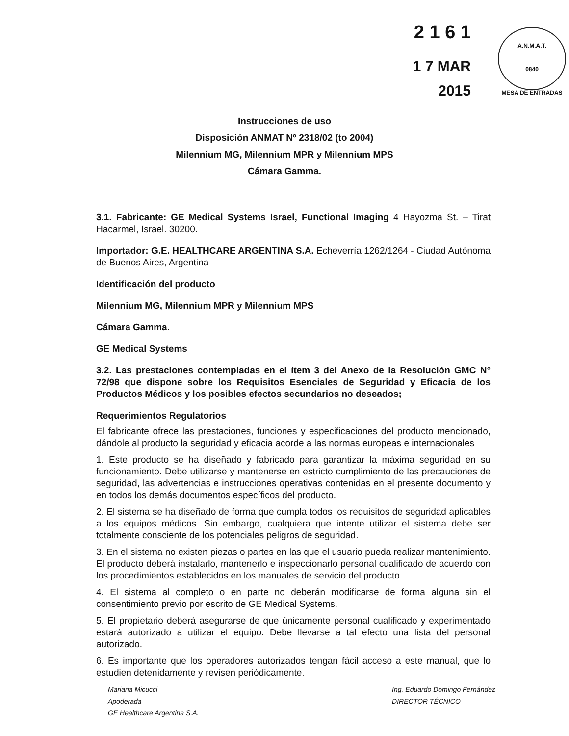A.N.M.A.T.
0840
MESA DE ENTRADAS
2 1 6 1
1 7 MAR 2015
Instrucciones de uso
Disposición ANMAT Nº 2318/02 (to 2004)
Milennium MG, Milennium MPR y Milennium MPS
Cámara Gamma.
3.1. Fabricante: GE Medical Systems Israel, Functional Imaging 4 Hayozma St. – Tirat Hacarmel, Israel. 30200.
Importador: G.E. HEALTHCARE ARGENTINA S.A. Echeverría 1262/1264 - Ciudad Autónoma de Buenos Aires, Argentina
Identificación del producto
Milennium MG, Milennium MPR y Milennium MPS
Cámara Gamma.
GE Medical Systems
3.2. Las prestaciones contempladas en el ítem 3 del Anexo de la Resolución GMC N° 72/98 que dispone sobre los Requisitos Esenciales de Seguridad y Eficacia de los Productos Médicos y los posibles efectos secundarios no deseados;
Requerimientos Regulatorios
El fabricante ofrece las prestaciones, funciones y especificaciones del producto mencionado, dándole al producto la seguridad y eficacia acorde a las normas europeas e internacionales
1. Este producto se ha diseñado y fabricado para garantizar la máxima seguridad en su funcionamiento. Debe utilizarse y mantenerse en estricto cumplimiento de las precauciones de seguridad, las advertencias e instrucciones operativas contenidas en el presente documento y en todos los demás documentos específicos del producto.
2. El sistema se ha diseñado de forma que cumpla todos los requisitos de seguridad aplicables a los equipos médicos. Sin embargo, cualquiera que intente utilizar el sistema debe ser totalmente consciente de los potenciales peligros de seguridad.
3. En el sistema no existen piezas o partes en las que el usuario pueda realizar mantenimiento. El producto deberá instalarlo, mantenerlo e inspeccionarlo personal cualificado de acuerdo con los procedimientos establecidos en los manuales de servicio del producto.
4. El sistema al completo o en parte no deberán modificarse de forma alguna sin el consentimiento previo por escrito de GE Medical Systems.
5. El propietario deberá asegurarse de que únicamente personal cualificado y experimentado estará autorizado a utilizar el equipo. Debe llevarse a tal efecto una lista del personal autorizado.
6. Es importante que los operadores autorizados tengan fácil acceso a este manual, que lo estudien detenidamente y revisen periódicamente.
Mariana Micucci
Apoderada
GE Healthcare Argentina S.A.
Ing. Eduardo Domingo Fernández
DIRECTOR TÉCNICO